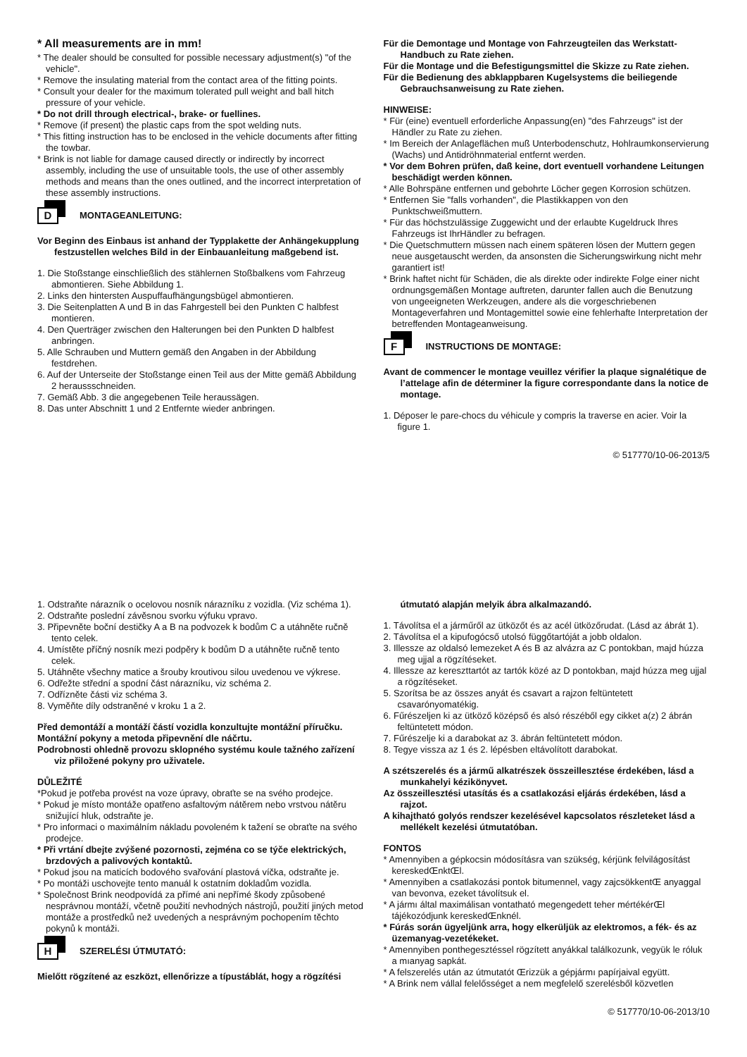* All measurements are in mm!
* The dealer should be consulted for possible necessary adjustment(s) "of the vehicle".
* Remove the insulating material from the contact area of the fitting points.
* Consult your dealer for the maximum tolerated pull weight and ball hitch pressure of your vehicle.
* Do not drill through electrical-, brake- or fuellines.
* Remove (if present) the plastic caps from the spot welding nuts.
* This fitting instruction has to be enclosed in the vehicle documents after fitting the towbar.
* Brink is not liable for damage caused directly or indirectly by incorrect assembly, including the use of unsuitable tools, the use of other assembly methods and means than the ones outlined, and the incorrect interpretation of these assembly instructions.
D
MONTAGEANLEITUNG:
Vor Beginn des Einbaus ist anhand der Typplakette der Anhängekupplung festzustellen welches Bild in der Einbauanleitung maßgebend ist.
1. Die Stoßstange einschließlich des stählernen Stoßbalkens vom Fahrzeug abmontieren. Siehe Abbildung 1.
2. Links den hintersten Auspuffaufhängungsbügel abmontieren.
3. Die Seitenplatten A und B in das Fahrgestell bei den Punkten C halbfest montieren.
4. Den Querträger zwischen den Halterungen bei den Punkten D halbfest anbringen.
5. Alle Schrauben und Muttern gemäß den Angaben in der Abbildung festdrehen.
6. Auf der Unterseite der Stoßstange einen Teil aus der Mitte gemäß Abbildung 2 heraussschneiden.
7. Gemäß Abb. 3 die angegebenen Teile heraussägen.
8. Das unter Abschnitt 1 und 2 Entfernte wieder anbringen.
Für die Demontage und Montage von Fahrzeugteilen das Werkstatt-Handbuch zu Rate ziehen.
Für die Montage und die Befestigungsmittel die Skizze zu Rate ziehen.
Für die Bedienung des abklappbaren Kugelsystems die beiliegende Gebrauchsanweisung zu Rate ziehen.
HINWEISE:
* Für (eine) eventuell erforderliche Anpassung(en) "des Fahrzeugs" ist der Händler zu Rate zu ziehen.
* Im Bereich der Anlageflächen muß Unterbodenschutz, Hohlraumkonservierung (Wachs) und Antidröhnmaterial entfernt werden.
* Vor dem Bohren prüfen, daß keine, dort eventuell vorhandene Leitungen beschädigt werden können.
* Alle Bohrspäne entfernen und gebohrte Löcher gegen Korrosion schützen.
* Entfernen Sie "falls vorhanden", die Plastikkappen von den Punktschweißmuttern.
* Für das höchstzulässige Zuggewicht und der erlaubte Kugeldruck Ihres Fahrzeugs ist IhrHändler zu befragen.
* Die Quetschmuttern müssen nach einem späteren lösen der Muttern gegen neue ausgetauscht werden, da ansonsten die Sicherungswirkung nicht mehr garantiert ist!
* Brink haftet nicht für Schäden, die als direkte oder indirekte Folge einer nicht ordnungsgemäßen Montage auftreten, darunter fallen auch die Benutzung von ungeeigneten Werkzeugen, andere als die vorgeschriebenen Montageverfahren und Montagemittel sowie eine fehlerhafte Interpretation der betreffenden Montageanweisung.
F
INSTRUCTIONS DE MONTAGE:
Avant de commencer le montage veuillez vérifier la plaque signalétique de l’attelage afin de déterminer la figure correspondante dans la notice de montage.
1. Déposer le pare-chocs du véhicule y compris la traverse en acier. Voir la figure 1.
© 517770/10-06-2013/5
1. Odstraňte nárazník o ocelovou nosník nárazníku z vozidla. (Viz schéma 1).
2. Odstraňte poslední závěsnou svorku výfuku vpravo.
3. Připevněte boční destičky A a B na podvozek k bodům C a utáhněte ručně tento celek.
4. Umístěte příčný nosník mezi podpěry k bodům D a utáhněte ručně tento celek.
5. Utáhněte všechny matice a šrouby kroutivou silou uvedenou ve výkrese.
6. Odřežte střední a spodní část nárazníku, viz schéma 2.
7. Odřízněte části viz schéma 3.
8. Vyměňte díly odstraněné v kroku 1 a 2.
Před demontáží a montáží částí vozidla konzultujte montážní příručku.
Montážní pokyny a metoda připevnění dle náčrtu.
Podrobnosti ohledně provozu sklopného systému koule tažného zařízení viz přiložené pokyny pro uživatele.
DŮLEŽITÉ
*Pokud je potřeba provést na voze úpravy, obraťte se na svého prodejce.
* Pokud je místo montáže opatřeno asfaltovým nátěrem nebo vrstvou nátěru snižující hluk, odstraňte je.
* Pro informaci o maximálním nákladu povoleném k tažení se obraťte na svého prodejce.
* Při vrtání dbejte zvýšené pozornosti, zejména co se týče elektrických, brzdových a palivových kontaktů.
* Pokud jsou na maticích bodového svařování plastová víčka, odstraňte je.
* Po montáži uschovejte tento manuál k ostatním dokladům vozidla.
* Společnost Brink neodpovídá za přímé ani nepřímé škody způsobené nesprávnou montáží, včetně použití nevhodných nástrojů, použití jiných metod montáže a prostředků než uvedených a nesprávným pochopením těchto pokynů k montáži.
H
SZERELÉSI ÚTMUTATÓ:
Mielőtt rögzítené az eszközt, ellenőrizze a típustáblát, hogy a rögzítési
útmutató alapján melyik ábra alkalmazandó.
1. Távolítsa el a járműről az ütközőt és az acél ütközőrudat. (Lásd az ábrát 1).
2. Távolítsa el a kipufogócső utolsó függőtartóját a jobb oldalon.
3. Illessze az oldalsó lemezeket A és B az alvázra az C pontokban, majd húzza meg ujjal a rögzítéseket.
4. Illessze az kereszttartót az tartók közé az D pontokban, majd húzza meg ujjal a rögzítéseket.
5. Szorítsa be az összes anyát és csavart a rajzon feltüntetett csavarónyomatékig.
6. Fűrészeljen ki az ütköző középső és alsó részéből egy cikket a(z) 2 ábrán feltüntetett módon.
7. Fűrészelje ki a darabokat az 3. ábrán feltüntetett módon.
8. Tegye vissza az 1 és 2. lépésben eltávolított darabokat.
A szétszerelés és a jármű alkatrészek összeillesztése érdekében, lásd a munkahelyi kézikönyvet.
Az összeillesztési utasítás és a csatlakozási eljárás érdekében, lásd a rajzot.
A kihajtható golyós rendszer kezelésével kapcsolatos részleteket lásd a mellékelt kezelési útmutatóban.
FONTOS
* Amennyiben a gépkocsin módosításra van szükség, kérjünk felvilágosítást kereskedŒnktŒl.
* Amennyiben a csatlakozási pontok bitumennel, vagy zajcsökkentŒ anyaggal van bevonva, ezeket távolítsuk el.
* A jármı által maximálisan vontatható megengedett teher mértékérŒl tájékozódjunk kereskedŒnknél.
* Fúrás során ügyeljünk arra, hogy elkerüljük az elektromos, a fék- és az üzemanyag-vezetékeket.
* Amennyiben ponthegesztéssel rögzített anyákkal találkozunk, vegyük le róluk a mıanyag sapkát.
* A felszerelés után az útmutatót Œrizzük a gépjármı papírjaival együtt.
* A Brink nem vállal felelősséget a nem megfelelő szerelésből közvetlen
© 517770/10-06-2013/10